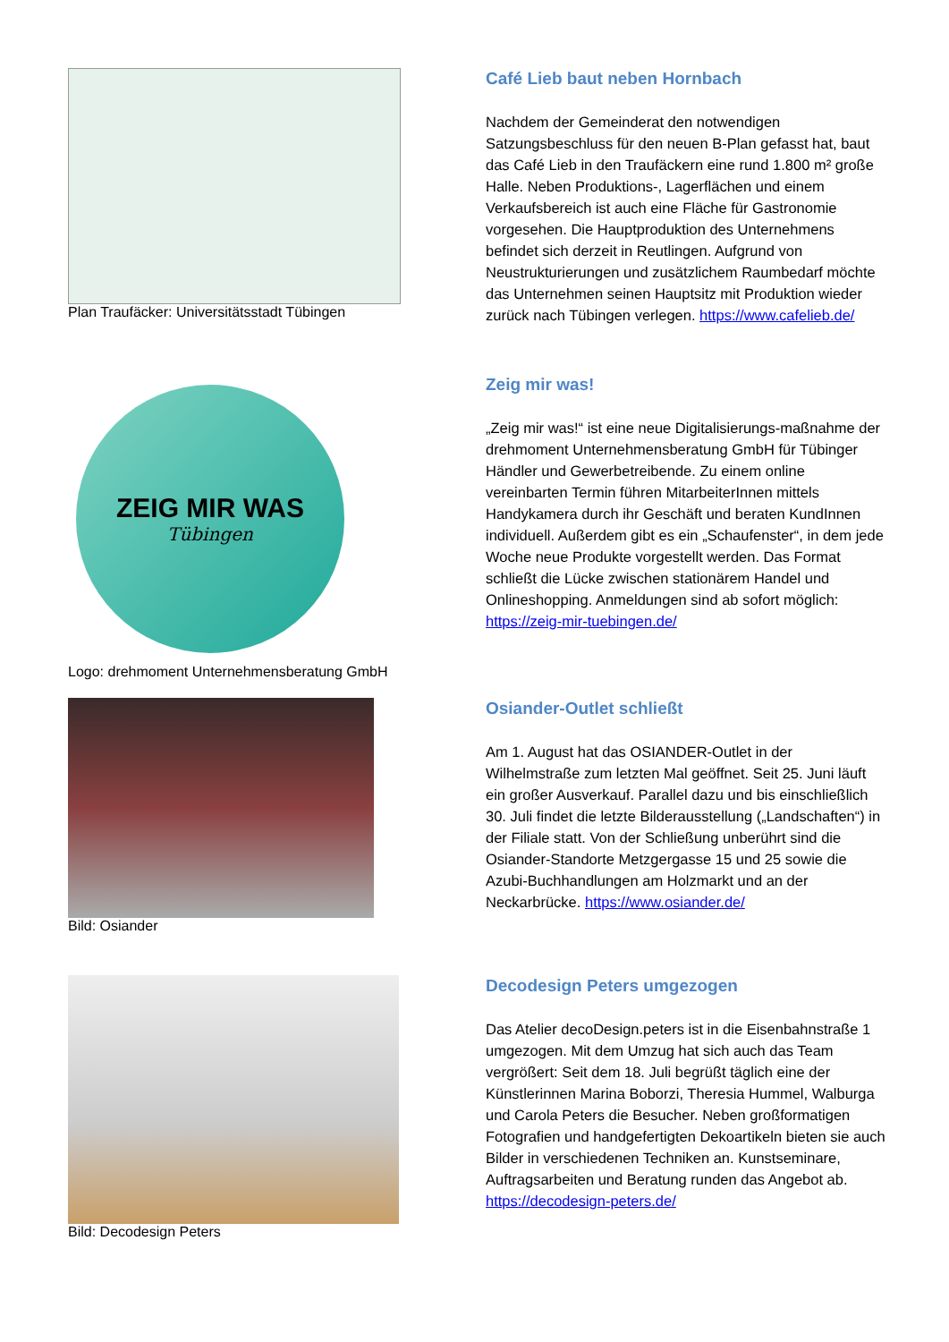Plan Traufäcker: Universitätsstadt Tübingen
Café Lieb baut neben Hornbach
Nachdem der Gemeinderat den notwendigen Satzungsbeschluss für den neuen B-Plan gefasst hat, baut das Café Lieb in den Traufäckern eine rund 1.800 m² große Halle. Neben Produktions-, Lagerflächen und einem Verkaufsbereich ist auch eine Fläche für Gastronomie vorgesehen. Die Hauptproduktion des Unternehmens befindet sich derzeit in Reutlingen. Aufgrund von Neustrukturierungen und zusätzlichem Raumbedarf möchte das Unternehmen seinen Hauptsitz mit Produktion wieder zurück nach Tübingen verlegen. https://www.cafelieb.de/
ZEIG MIR WAS
Tübingen
Logo: drehmoment Unternehmensberatung GmbH
Zeig mir was!
„Zeig mir was!“ ist eine neue Digitalisierungs-maßnahme der drehmoment Unternehmensberatung GmbH für Tübinger Händler und Gewerbetreibende. Zu einem online vereinbarten Termin führen MitarbeiterInnen mittels Handykamera durch ihr Geschäft und beraten KundInnen individuell. Außerdem gibt es ein „Schaufenster“, in dem jede Woche neue Produkte vorgestellt werden. Das Format schließt die Lücke zwischen stationärem Handel und Onlineshopping. Anmeldungen sind ab sofort möglich: https://zeig-mir-tuebingen.de/
Bild: Osiander
Osiander-Outlet schließt
Am 1. August hat das OSIANDER-Outlet in der Wilhelmstraße zum letzten Mal geöffnet. Seit 25. Juni läuft ein großer Ausverkauf. Parallel dazu und bis einschließlich 30. Juli findet die letzte Bilderausstellung („Landschaften“) in der Filiale statt. Von der Schließung unberührt sind die Osiander-Standorte Metzgergasse 15 und 25 sowie die Azubi-Buchhandlungen am Holzmarkt und an der Neckarbrücke. https://www.osiander.de/
Bild: Decodesign Peters
Decodesign Peters umgezogen
Das Atelier decoDesign.peters ist in die Eisenbahnstraße 1 umgezogen. Mit dem Umzug hat sich auch das Team vergrößert: Seit dem 18. Juli begrüßt täglich eine der Künstlerinnen Marina Boborzi, Theresia Hummel, Walburga und Carola Peters die Besucher. Neben großformatigen Fotografien und handgefertigten Dekoartikeln bieten sie auch Bilder in verschiedenen Techniken an. Kunstseminare, Auftragsarbeiten und Beratung runden das Angebot ab. https://decodesign-peters.de/